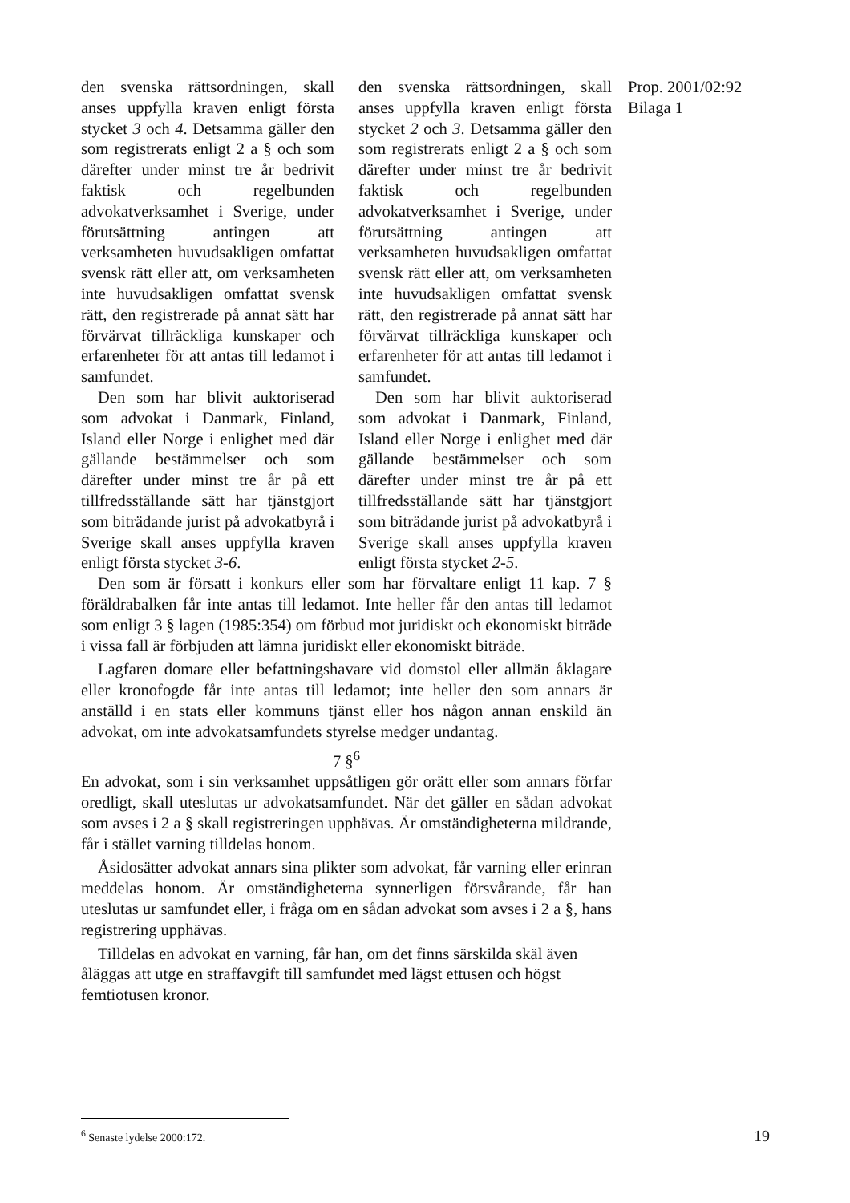Prop. 2001/02:92
Bilaga 1
den svenska rättsordningen, skall anses uppfylla kraven enligt första stycket 3 och 4. Detsamma gäller den som registrerats enligt 2 a § och som därefter under minst tre år bedrivit faktisk och regelbunden advokatverksamhet i Sverige, under förutsättning antingen att verksamheten huvudsakligen omfattat svensk rätt eller att, om verksamheten inte huvudsakligen omfattat svensk rätt, den registrerade på annat sätt har förvärvat tillräckliga kunskaper och erfarenheter för att antas till ledamot i samfundet.
Den som har blivit auktoriserad som advokat i Danmark, Finland, Island eller Norge i enlighet med där gällande bestämmelser och som därefter under minst tre år på ett tillfredsställande sätt har tjänstgjort som biträdande jurist på advokatbyrå i Sverige skall anses uppfylla kraven enligt första stycket 3-6.
den svenska rättsordningen, skall anses uppfylla kraven enligt första stycket 2 och 3. Detsamma gäller den som registrerats enligt 2 a § och som därefter under minst tre år bedrivit faktisk och regelbunden advokatverksamhet i Sverige, under förutsättning antingen att verksamheten huvudsakligen omfattat svensk rätt eller att, om verksamheten inte huvudsakligen omfattat svensk rätt, den registrerade på annat sätt har förvärvat tillräckliga kunskaper och erfarenheter för att antas till ledamot i samfundet.
Den som har blivit auktoriserad som advokat i Danmark, Finland, Island eller Norge i enlighet med där gällande bestämmelser och som därefter under minst tre år på ett tillfredsställande sätt har tjänstgjort som biträdande jurist på advokatbyrå i Sverige skall anses uppfylla kraven enligt första stycket 2-5.
Den som är försatt i konkurs eller som har förvaltare enligt 11 kap. 7 § föräldrabalken får inte antas till ledamot. Inte heller får den antas till ledamot som enligt 3 § lagen (1985:354) om förbud mot juridiskt och ekonomiskt biträde i vissa fall är förbjuden att lämna juridiskt eller ekonomiskt biträde.
Lagfaren domare eller befattningshavare vid domstol eller allmän åklagare eller kronofogde får inte antas till ledamot; inte heller den som annars är anställd i en stats eller kommuns tjänst eller hos någon annan enskild än advokat, om inte advokatsamfundets styrelse medger undantag.
7 §<sup>6</sup>
En advokat, som i sin verksamhet uppsåtligen gör orätt eller som annars förfar oredligt, skall uteslutas ur advokatsamfundet. När det gäller en sådan advokat som avses i 2 a § skall registreringen upphävas. Är omständigheterna mildrande, får i stället varning tilldelas honom.
Åsidosätter advokat annars sina plikter som advokat, får varning eller erinran meddelas honom. Är omständigheterna synnerligen försvårande, får han uteslutas ur samfundet eller, i fråga om en sådan advokat som avses i 2 a §, hans registrering upphävas.
Tilldelas en advokat en varning, får han, om det finns särskilda skäl även åläggas att utge en straffavgift till samfundet med lägst ettusen och högst femtiotusen kronor.
<sup>6</sup> Senaste lydelse 2000:172.
19